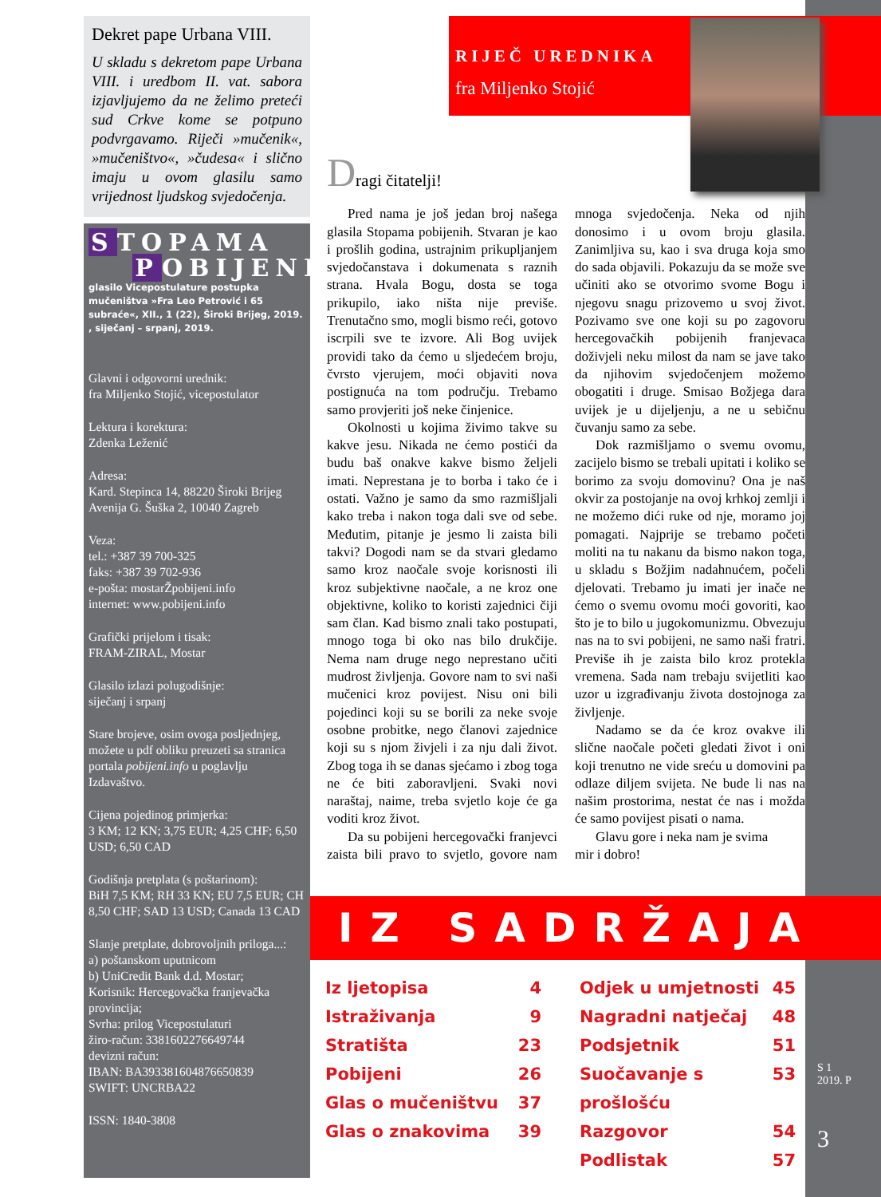Dekret pape Urbana VIII.
U skladu s dekretom pape Urbana VIII. i uredbom II. vat. sabora izjavljujemo da ne želimo preteći sud Crkve kome se potpuno podvrgavamo. Riječi »mučenik«, »mučeništvo«, »čudesa« i slično imaju u ovom glasilu samo vrijednost ljudskog svjedočenja.
S TOPAMA
P OBIJENIH
glasilo Vicepostulature postupka mučeništva »Fra Leo Petrović i 65 subraće«, XII., 1 (22), Široki Brijeg, 2019. , siječanj – srpanj, 2019.
Glavni i odgovorni urednik:
fra Miljenko Stojić, vicepostulator
Lektura i korektura:
Zdenka Leženić
Adresa:
Kard. Stepinca 14, 88220 Široki Brijeg
Avenija G. Šuška 2, 10040 Zagreb
Veza:
tel.: +387 39 700-325
faks: +387 39 702-936
e-pošta: mostarŽpobijeni.info
internet: www.pobijeni.info
Grafički prijelom i tisak:
FRAM-ZIRAL, Mostar
Glasilo izlazi polugodišnje:
siječanj i srpanj
Stare brojeve, osim ovoga posljednjeg, možete u pdf obliku preuzeti sa stranica portala pobijeni.info u poglavlju Izdavaštvo.
Cijena pojedinog primjerka:
3 KM; 12 KN; 3,75 EUR; 4,25 CHF; 6,50 USD; 6,50 CAD
Godišnja pretplata (s poštarinom):
BiH 7,5 KM; RH 33 KN; EU 7,5 EUR; CH 8,50 CHF; SAD 13 USD; Canada 13 CAD
Slanje pretplate, dobrovoljnih priloga...:
a) poštanskom uputnicom
b) UniCredit Bank d.d. Mostar;
Korisnik: Hercegovačka franjevačka provincija;
Svrha: prilog Vicepostulaturi
žiro-račun: 3381602276649744
devizni račun:
IBAN: BA393381604876650839
SWIFT: UNCRBA22
ISSN: 1840-3808
RIJEČ UREDNIKA
fra Miljenko Stojić
Dragi čitatelji!
Pred nama je još jedan broj našega glasila Stopama pobijenih. Stvaran je kao i prošlih godina, ustrajnim prikupljanjem svjedočanstava i dokumenata s raznih strana. Hvala Bogu, dosta se toga prikupilo, iako ništa nije previše. Trenutačno smo, mogli bismo reći, gotovo iscrpili sve te izvore. Ali Bog uvijek providi tako da ćemo u sljedećem broju, čvrsto vjerujem, moći objaviti nova postignuća na tom području. Trebamo samo provjeriti još neke činjenice.
Okolnosti u kojima živimo takve su kakve jesu. Nikada ne ćemo postići da budu baš onakve kakve bismo željeli imati. Neprestana je to borba i tako će i ostati. Važno je samo da smo razmišljali kako treba i nakon toga dali sve od sebe. Međutim, pitanje je jesmo li zaista bili takvi? Dogodi nam se da stvari gledamo samo kroz naočale svoje korisnosti ili kroz subjektivne naočale, a ne kroz one objektivne, koliko to koristi zajednici čiji sam član. Kad bismo znali tako postupati, mnogo toga bi oko nas bilo drukčije. Nema nam druge nego neprestano učiti mudrost življenja. Govore nam to svi naši mučenici kroz povijest. Nisu oni bili pojedinci koji su se borili za neke svoje osobne probitke, nego članovi zajednice koji su s njom živjeli i za nju dali život. Zbog toga ih se danas sjećamo i zbog toga ne će biti zaboravljeni. Svaki novi naraštaj, naime, treba svjetlo koje će ga voditi kroz život.
Da su pobijeni hercegovački franjevci zaista bili pravo to svjetlo, govore nam mnoga svjedočenja. Neka od njih donosimo i u ovom broju glasila. Zanimljiva su, kao i sva druga koja smo do sada objavili. Pokazuju da se može sve učiniti ako se otvorimo svome Bogu i njegovu snagu prizovemo u svoj život. Pozivamo sve one koji su po zagovoru hercegovačkih pobijenih franjevaca doživjeli neku milost da nam se jave tako da njihovim svjedočenjem možemo obogatiti i druge. Smisao Božjega dara uvijek je u dijeljenju, a ne u sebičnu čuvanju samo za sebe.
Dok razmišljamo o svemu ovomu, zacijelo bismo se trebali upitati i koliko se borimo za svoju domovinu? Ona je naš okvir za postojanje na ovoj krhkoj zemlji i ne možemo dići ruke od nje, moramo joj pomagati. Najprije se trebamo početi moliti na tu nakanu da bismo nakon toga, u skladu s Božjim nadahnućem, počeli djelovati. Trebamo ju imati jer inače ne ćemo o svemu ovomu moći govoriti, kao što je to bilo u jugokomunizmu. Obvezuju nas na to svi pobijeni, ne samo naši fratri. Previše ih je zaista bilo kroz protekla vremena. Sada nam trebaju svijetliti kao uzor u izgrađivanju života dostojnoga za življenje.
Nadamo se da će kroz ovakve ili slične naočale početi gledati život i oni koji trenutno ne vide sreću u domovini pa odlaze diljem svijeta. Ne bude li nas na našim prostorima, nestat će nas i možda će samo povijest pisati o nama.
Glavu gore i neka nam je svima
mir i dobro!
IZ SADRŽAJA
Iz ljetopisa 4
Istraživanja 9
Stratišta 23
Pobijeni 26
Glas o mučeništvu 37
Glas o znakovima 39
Odjek u umjetnosti 45
Nagradni natječaj 48
Podsjetnik 51
Suočavanje s prošlošću 53
Razgovor 54
Podlistak 57
S 1
2019. P
3